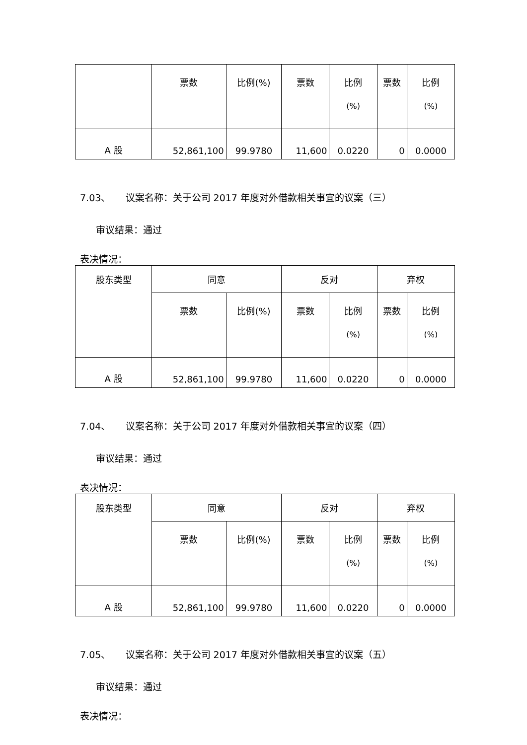| | 票数 | 比例(%) | 票数 | 比例 (%) | 票数 | 比例 (%) |
| A 股 | 52,861,100 | 99.9780 | 11,600 | 0.0220 | 0 | 0.0000 |
7.03、 议案名称：关于公司 2017 年度对外借款相关事宜的议案（三）
审议结果：通过
表决情况：
| 股东类型 | 同意 | | 反对 | | 弃权 | |
| | 票数 | 比例(%) | 票数 | 比例 (%) | 票数 | 比例 (%) |
| A 股 | 52,861,100 | 99.9780 | 11,600 | 0.0220 | 0 | 0.0000 |
7.04、 议案名称：关于公司 2017 年度对外借款相关事宜的议案（四）
审议结果：通过
表决情况：
| 股东类型 | 同意 | | 反对 | | 弃权 | |
| | 票数 | 比例(%) | 票数 | 比例 (%) | 票数 | 比例 (%) |
| A 股 | 52,861,100 | 99.9780 | 11,600 | 0.0220 | 0 | 0.0000 |
7.05、 议案名称：关于公司 2017 年度对外借款相关事宜的议案（五）
审议结果：通过
表决情况：